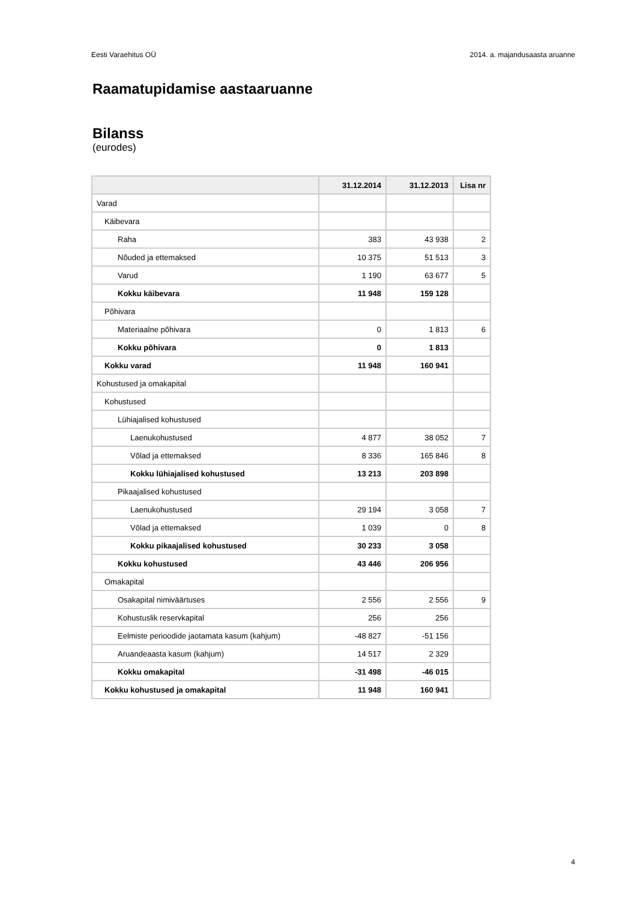Eesti Varaehitus OÜ 2014. a. majandusaasta aruanne
Raamatupidamise aastaaruanne
Bilanss
(eurodes)
| | 31.12.2014 | 31.12.2013 | Lisa nr |
| --- | --- | --- | --- |
| Varad | | | |
| Käibevara | | | |
| Raha | 383 | 43 938 | 2 |
| Nõuded ja ettemaksed | 10 375 | 51 513 | 3 |
| Varud | 1 190 | 63 677 | 5 |
| Kokku käibevara | 11 948 | 159 128 | |
| Põhivara | | | |
| Materiaalne põhivara | 0 | 1 813 | 6 |
| Kokku põhivara | 0 | 1 813 | |
| Kokku varad | 11 948 | 160 941 | |
| Kohustused ja omakapital | | | |
| Kohustused | | | |
| Lühiajalised kohustused | | | |
| Laenukohustused | 4 877 | 38 052 | 7 |
| Võlad ja ettemaksed | 8 336 | 165 846 | 8 |
| Kokku lühiajalised kohustused | 13 213 | 203 898 | |
| Pikaajalised kohustused | | | |
| Laenukohustused | 29 194 | 3 058 | 7 |
| Võlad ja ettemaksed | 1 039 | 0 | 8 |
| Kokku pikaajalised kohustused | 30 233 | 3 058 | |
| Kokku kohustused | 43 446 | 206 956 | |
| Omakapital | | | |
| Osakapital nimiväärtuses | 2 556 | 2 556 | 9 |
| Kohustuslik reservkapital | 256 | 256 | |
| Eelmiste perioodide jaotamata kasum (kahjum) | -48 827 | -51 156 | |
| Aruandeaasta kasum (kahjum) | 14 517 | 2 329 | |
| Kokku omakapital | -31 498 | -46 015 | |
| Kokku kohustused ja omakapital | 11 948 | 160 941 | |
4